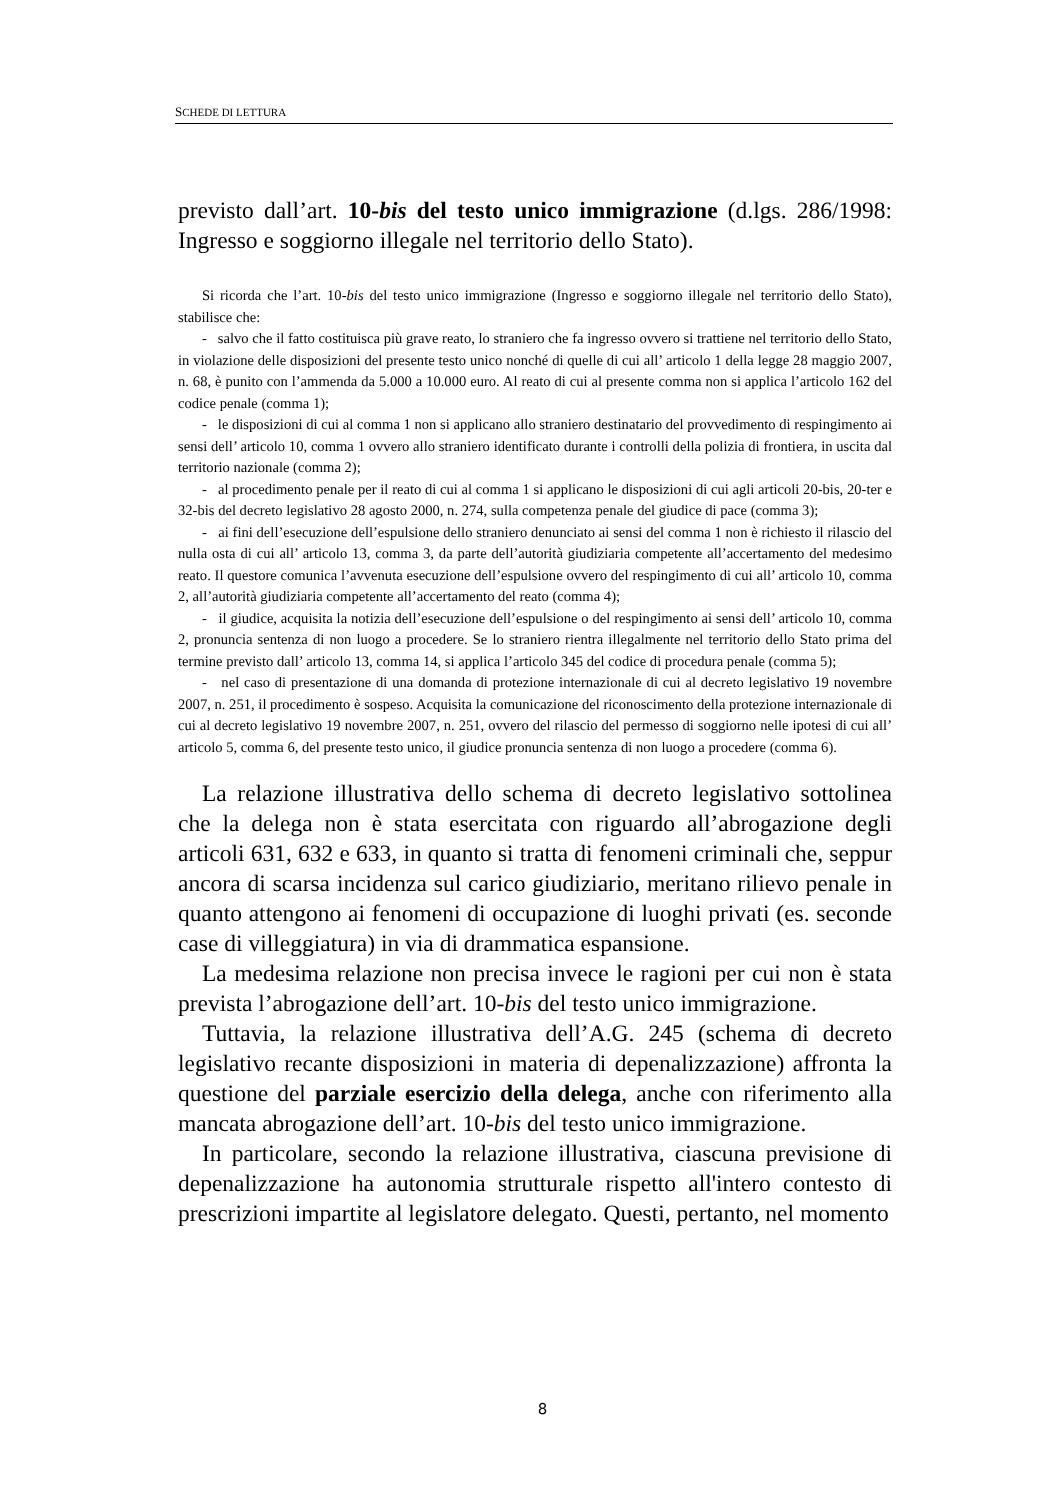SCHEDE DI LETTURA
previsto dall’art. 10-bis del testo unico immigrazione (d.lgs. 286/1998: Ingresso e soggiorno illegale nel territorio dello Stato).
Si ricorda che l’art. 10-bis del testo unico immigrazione (Ingresso e soggiorno illegale nel territorio dello Stato), stabilisce che:
- salvo che il fatto costituisca più grave reato, lo straniero che fa ingresso ovvero si trattiene nel territorio dello Stato, in violazione delle disposizioni del presente testo unico nonché di quelle di cui all’ articolo 1 della legge 28 maggio 2007, n. 68, è punito con l’ammenda da 5.000 a 10.000 euro. Al reato di cui al presente comma non si applica l’articolo 162 del codice penale (comma 1);
- le disposizioni di cui al comma 1 non si applicano allo straniero destinatario del provvedimento di respingimento ai sensi dell’ articolo 10, comma 1 ovvero allo straniero identificato durante i controlli della polizia di frontiera, in uscita dal territorio nazionale (comma 2);
- al procedimento penale per il reato di cui al comma 1 si applicano le disposizioni di cui agli articoli 20-bis, 20-ter e 32-bis del decreto legislativo 28 agosto 2000, n. 274, sulla competenza penale del giudice di pace (comma 3);
- ai fini dell’esecuzione dell’espulsione dello straniero denunciato ai sensi del comma 1 non è richiesto il rilascio del nulla osta di cui all’ articolo 13, comma 3, da parte dell’autorità giudiziaria competente all’accertamento del medesimo reato. Il questore comunica l’avvenuta esecuzione dell’espulsione ovvero del respingimento di cui all’ articolo 10, comma 2, all’autorità giudiziaria competente all’accertamento del reato (comma 4);
- il giudice, acquisita la notizia dell’esecuzione dell’espulsione o del respingimento ai sensi dell’ articolo 10, comma 2, pronuncia sentenza di non luogo a procedere. Se lo straniero rientra illegalmente nel territorio dello Stato prima del termine previsto dall’ articolo 13, comma 14, si applica l’articolo 345 del codice di procedura penale (comma 5);
- nel caso di presentazione di una domanda di protezione internazionale di cui al decreto legislativo 19 novembre 2007, n. 251, il procedimento è sospeso. Acquisita la comunicazione del riconoscimento della protezione internazionale di cui al decreto legislativo 19 novembre 2007, n. 251, ovvero del rilascio del permesso di soggiorno nelle ipotesi di cui all’ articolo 5, comma 6, del presente testo unico, il giudice pronuncia sentenza di non luogo a procedere (comma 6).
La relazione illustrativa dello schema di decreto legislativo sottolinea che la delega non è stata esercitata con riguardo all’abrogazione degli articoli 631, 632 e 633, in quanto si tratta di fenomeni criminali che, seppur ancora di scarsa incidenza sul carico giudiziario, meritano rilievo penale in quanto attengono ai fenomeni di occupazione di luoghi privati (es. seconde case di villeggiatura) in via di drammatica espansione.
La medesima relazione non precisa invece le ragioni per cui non è stata prevista l’abrogazione dell’art. 10-bis del testo unico immigrazione.
Tuttavia, la relazione illustrativa dell’A.G. 245 (schema di decreto legislativo recante disposizioni in materia di depenalizzazione) affronta la questione del parziale esercizio della delega, anche con riferimento alla mancata abrogazione dell’art. 10-bis del testo unico immigrazione.
In particolare, secondo la relazione illustrativa, ciascuna previsione di depenalizzazione ha autonomia strutturale rispetto all'intero contesto di prescrizioni impartite al legislatore delegato. Questi, pertanto, nel momento
8